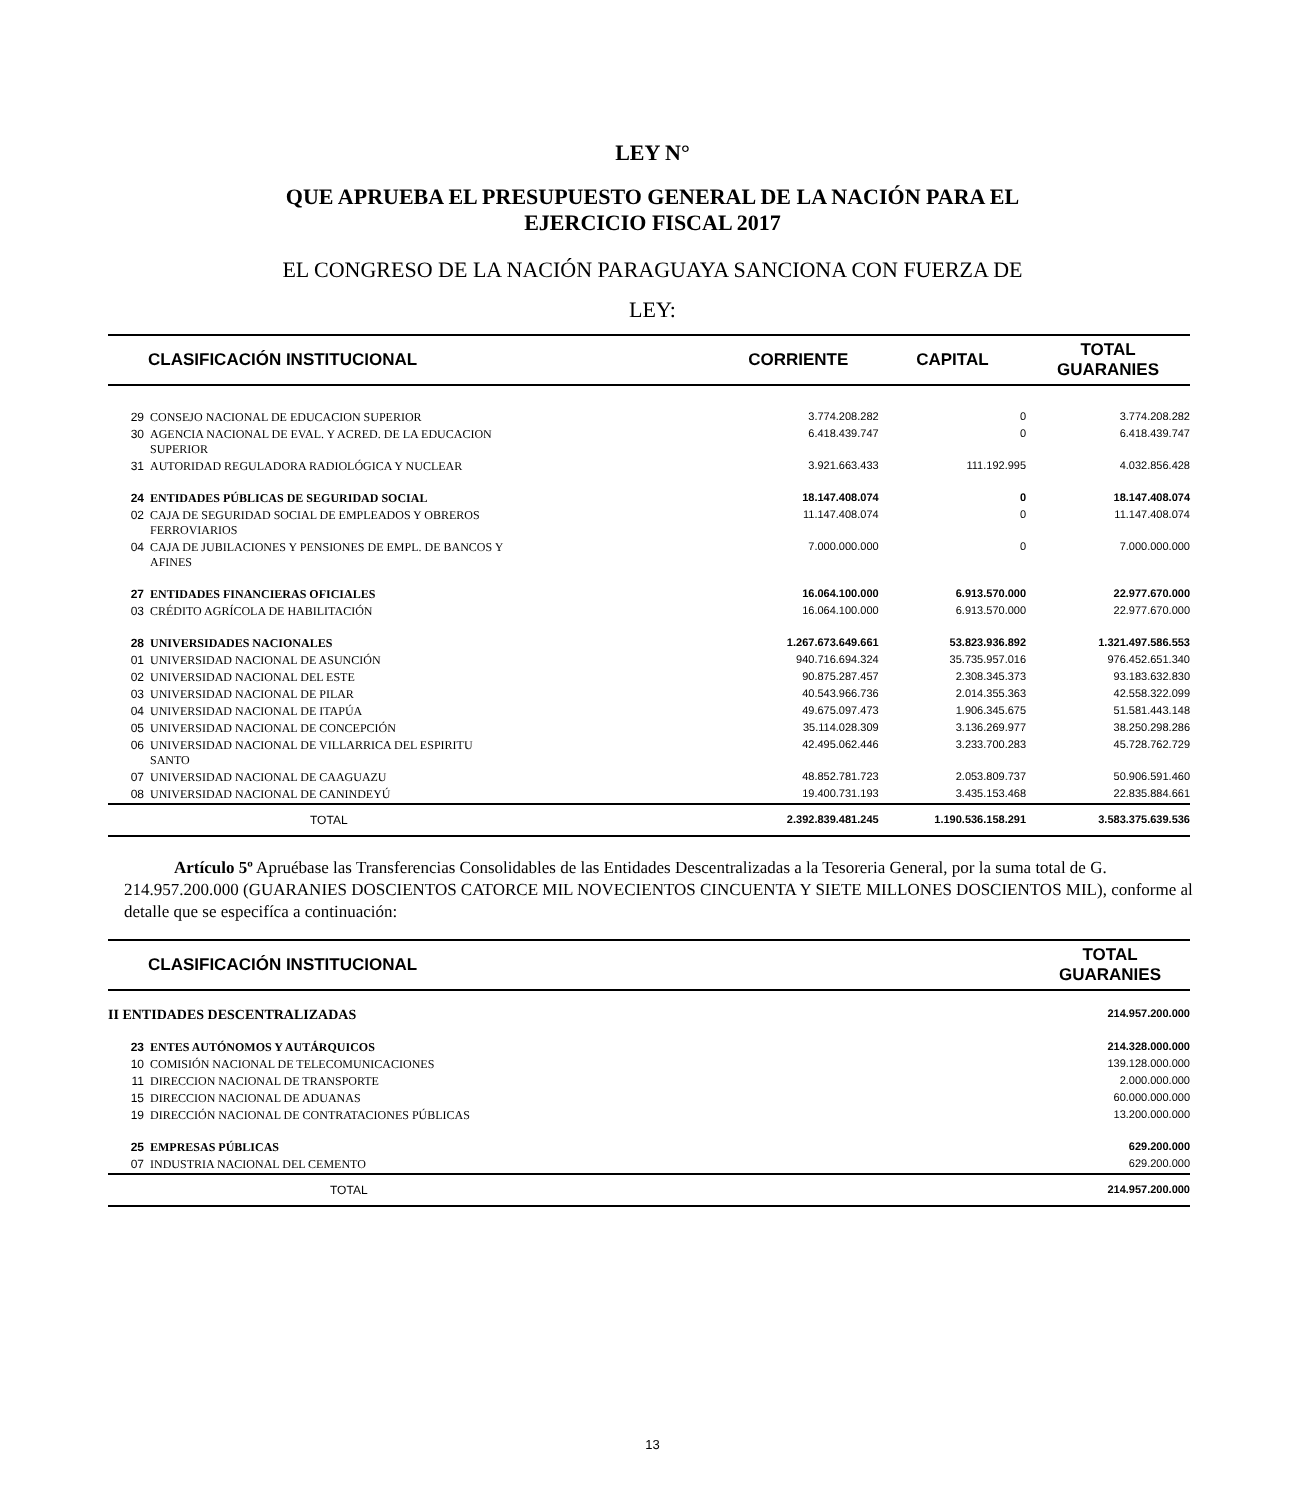LEY N°
QUE APRUEBA EL PRESUPUESTO GENERAL DE LA NACIÓN PARA EL
EJERCICIO FISCAL 2017
EL CONGRESO DE LA NACIÓN PARAGUAYA SANCIONA CON FUERZA DE
LEY:
| CLASIFICACIÓN INSTITUCIONAL | | CORRIENTE | CAPITAL | TOTAL GUARANIES |
| --- | --- | --- | --- | --- |
| 29 | CONSEJO NACIONAL DE EDUCACION SUPERIOR | 3.774.208.282 | 0 | 3.774.208.282 |
| 30 | AGENCIA NACIONAL DE EVAL. Y ACRED. DE LA EDUCACION SUPERIOR | 6.418.439.747 | 0 | 6.418.439.747 |
| 31 | AUTORIDAD REGULADORA RADIOLÓGICA Y NUCLEAR | 3.921.663.433 | 111.192.995 | 4.032.856.428 |
| 24 | ENTIDADES PÚBLICAS DE SEGURIDAD SOCIAL | 18.147.408.074 | 0 | 18.147.408.074 |
| 02 | CAJA DE SEGURIDAD SOCIAL DE EMPLEADOS Y OBREROS FERROVIARIOS | 11.147.408.074 | 0 | 11.147.408.074 |
| 04 | CAJA DE JUBILACIONES Y PENSIONES DE EMPL. DE BANCOS Y AFINES | 7.000.000.000 | 0 | 7.000.000.000 |
| 27 | ENTIDADES FINANCIERAS OFICIALES | 16.064.100.000 | 6.913.570.000 | 22.977.670.000 |
| 03 | CRÉDITO AGRÍCOLA DE HABILITACIÓN | 16.064.100.000 | 6.913.570.000 | 22.977.670.000 |
| 28 | UNIVERSIDADES NACIONALES | 1.267.673.649.661 | 53.823.936.892 | 1.321.497.586.553 |
| 01 | UNIVERSIDAD NACIONAL DE ASUNCIÓN | 940.716.694.324 | 35.735.957.016 | 976.452.651.340 |
| 02 | UNIVERSIDAD NACIONAL DEL ESTE | 90.875.287.457 | 2.308.345.373 | 93.183.632.830 |
| 03 | UNIVERSIDAD NACIONAL DE PILAR | 40.543.966.736 | 2.014.355.363 | 42.558.322.099 |
| 04 | UNIVERSIDAD NACIONAL DE ITAPÚA | 49.675.097.473 | 1.906.345.675 | 51.581.443.148 |
| 05 | UNIVERSIDAD NACIONAL DE CONCEPCIÓN | 35.114.028.309 | 3.136.269.977 | 38.250.298.286 |
| 06 | UNIVERSIDAD NACIONAL DE VILLARRICA DEL ESPIRITU SANTO | 42.495.062.446 | 3.233.700.283 | 45.728.762.729 |
| 07 | UNIVERSIDAD NACIONAL DE CAAGUAZU | 48.852.781.723 | 2.053.809.737 | 50.906.591.460 |
| 08 | UNIVERSIDAD NACIONAL DE CANINDEYÚ | 19.400.731.193 | 3.435.153.468 | 22.835.884.661 |
| | TOTAL | 2.392.839.481.245 | 1.190.536.158.291 | 3.583.375.639.536 |
Artículo 5º Apruébase las Transferencias Consolidables de las Entidades Descentralizadas a la Tesoreria General, por la suma total de G. 214.957.200.000 (GUARANIES DOSCIENTOS CATORCE MIL NOVECIENTOS CINCUENTA Y SIETE MILLONES DOSCIENTOS MIL), conforme al detalle que se especifíca a continuación:
| CLASIFICACIÓN INSTITUCIONAL | | TOTAL GUARANIES |
| --- | --- | --- |
| II ENTIDADES DESCENTRALIZADAS | | 214.957.200.000 |
| 23 | ENTES AUTÓNOMOS Y AUTÁRQUICOS | 214.328.000.000 |
| 10 | COMISIÓN NACIONAL DE TELECOMUNICACIONES | 139.128.000.000 |
| 11 | DIRECCION NACIONAL DE TRANSPORTE | 2.000.000.000 |
| 15 | DIRECCION NACIONAL DE ADUANAS | 60.000.000.000 |
| 19 | DIRECCIÓN NACIONAL DE CONTRATACIONES PÚBLICAS | 13.200.000.000 |
| 25 | EMPRESAS PÚBLICAS | 629.200.000 |
| 07 | INDUSTRIA NACIONAL DEL CEMENTO | 629.200.000 |
| | TOTAL | 214.957.200.000 |
13